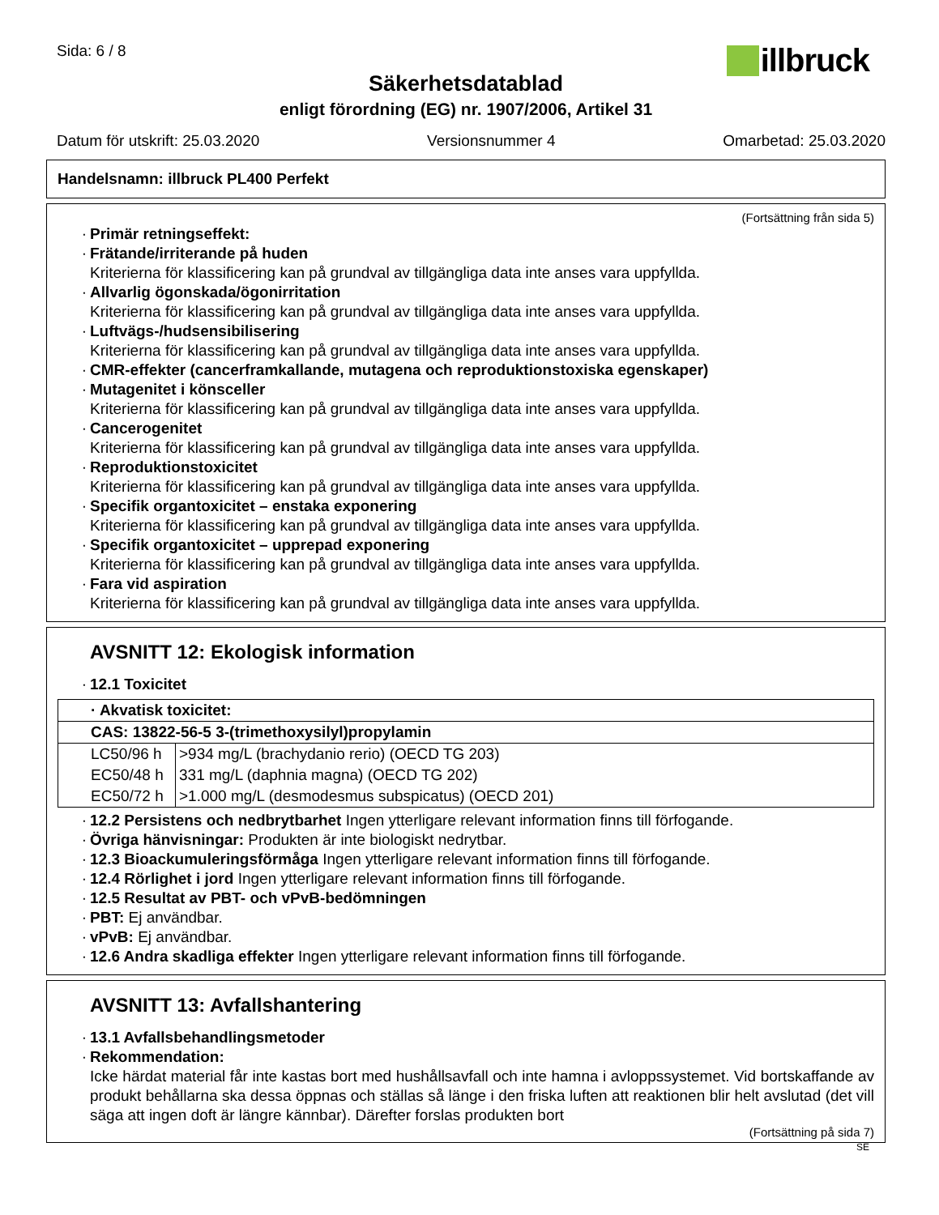Sida: 6 / 8
illbruck
Säkerhetsdatablad
enligt förordning (EG) nr. 1907/2006, Artikel 31
Datum för utskrift: 25.03.2020 Versionsnummer 4 Omarbetad: 25.03.2020
Handelsnamn: illbruck PL400 Perfekt
(Fortsättning från sida 5)
· Primär retningseffekt:
· Frätande/irriterande på huden
Kriterierna för klassificering kan på grundval av tillgängliga data inte anses vara uppfyllda.
· Allvarlig ögonskada/ögonirritation
Kriterierna för klassificering kan på grundval av tillgängliga data inte anses vara uppfyllda.
· Luftvägs-/hudsensibilisering
Kriterierna för klassificering kan på grundval av tillgängliga data inte anses vara uppfyllda.
· CMR-effekter (cancerframkallande, mutagena och reproduktionstoxiska egenskaper)
· Mutagenitet i könsceller
Kriterierna för klassificering kan på grundval av tillgängliga data inte anses vara uppfyllda.
· Cancerogenitet
Kriterierna för klassificering kan på grundval av tillgängliga data inte anses vara uppfyllda.
· Reproduktionstoxicitet
Kriterierna för klassificering kan på grundval av tillgängliga data inte anses vara uppfyllda.
· Specifik organtoxicitet – enstaka exponering
Kriterierna för klassificering kan på grundval av tillgängliga data inte anses vara uppfyllda.
· Specifik organtoxicitet – upprepad exponering
Kriterierna för klassificering kan på grundval av tillgängliga data inte anses vara uppfyllda.
· Fara vid aspiration
Kriterierna för klassificering kan på grundval av tillgängliga data inte anses vara uppfyllda.
AVSNITT 12: Ekologisk information
· 12.1 Toxicitet
| · Akvatisk toxicitet: | |
| CAS: 13822-56-5 3-(trimethoxysilyl)propylamin | |
| LC50/96 h | >934 mg/L (brachydanio rerio) (OECD TG 203) |
| EC50/48 h | 331 mg/L (daphnia magna) (OECD TG 202) |
| EC50/72 h | >1.000 mg/L (desmodesmus subspicatus) (OECD 201) |
· 12.2 Persistens och nedbrytbarhet Ingen ytterligare relevant information finns till förfogande.
· Övriga hänvisningar: Produkten är inte biologiskt nedrytbar.
· 12.3 Bioackumuleringsförmåga Ingen ytterligare relevant information finns till förfogande.
· 12.4 Rörlighet i jord Ingen ytterligare relevant information finns till förfogande.
· 12.5 Resultat av PBT- och vPvB-bedömningen
· PBT: Ej användbar.
· vPvB: Ej användbar.
· 12.6 Andra skadliga effekter Ingen ytterligare relevant information finns till förfogande.
AVSNITT 13: Avfallshantering
· 13.1 Avfallsbehandlingsmetoder
· Rekommendation:
Icke härdat material får inte kastas bort med hushållsavfall och inte hamna i avloppssystemet. Vid bortskaffande av produkt behållarna ska dessa öppnas och ställas så länge i den friska luften att reaktionen blir helt avslutad (det vill säga att ingen doft är längre kännbar). Därefter forslas produkten bort
(Fortsättning på sida 7)
SE